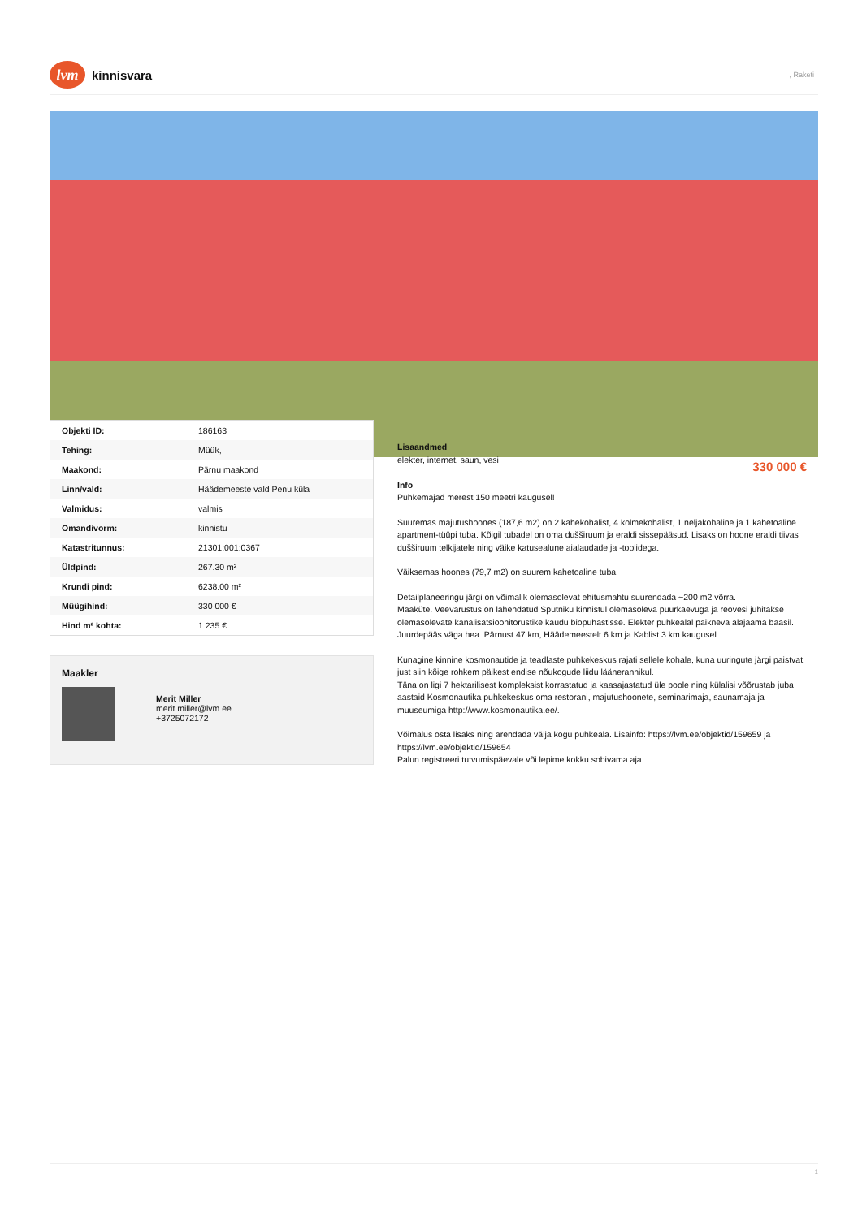lvm
kinnisvara
, Raketi
| Objekti ID: | 186163 |
| Tehing: | Müük, |
| Maakond: | Pärnu maakond |
| Linn/vald: | Häädemeeste vald Penu küla |
| Valmidus: | valmis |
| Omandivorm: | kinnistu |
| Katastritunnus: | 21301:001:0367 |
| Üldpind: | 267.30 m² |
| Krundi pind: | 6238.00 m² |
| Müügihind: | 330 000 € |
| Hind m² kohta: | 1 235 € |
Maakler
Merit Miller
merit.miller@lvm.ee
+3725072172
Lisaandmed
elekter, internet, saun, vesi
Info
Puhkemajad merest 150 meetri kaugusel!
Suuremas majutushoones (187,6 m2) on 2 kahekohalist, 4 kolmekohalist, 1 neljakohaline ja 1 kahetoaline apartment-tüüpi tuba. Kõigil tubadel on oma dušširuum ja eraldi sissepääsud. Lisaks on hoone eraldi tiivas dušširuum telkijatele ning väike katusealune aialaudade ja -toolidega.
Väiksemas hoones (79,7 m2) on suurem kahetoaline tuba.
Detailplaneeringu järgi on võimalik olemasolevat ehitusmahtu suurendada ~200 m2 võrra.
Maaküte. Veevarustus on lahendatud Sputniku kinnistul olemasoleva puurkaevuga ja reovesi juhitakse olemasolevate kanalisatsioonitorustike kaudu biopuhastisse. Elekter puhkealal paikneva alajaama baasil.
Juurdepääs väga hea. Pärnust 47 km, Häädemeestelt 6 km ja Kablist 3 km kaugusel.
Kunagine kinnine kosmonautide ja teadlaste puhkekeskus rajati sellele kohale, kuna uuringute järgi paistvat just siin kõige rohkem päikest endise nõukogude liidu läänerannikul.
Täna on ligi 7 hektarilisest kompleksist korrastatud ja kaasajastatud üle poole ning külalisi võõrustab juba aastaid Kosmonautika puhkekeskus oma restorani, majutushoonete, seminarimaja, saunamaja ja muuseumiga http://www.kosmonautika.ee/.
Võimalus osta lisaks ning arendada välja kogu puhkeala. Lisainfo: https://lvm.ee/objektid/159659 ja https://lvm.ee/objektid/159654
Palun registreeri tutvumispäevale või lepime kokku sobivama aja.
330 000 €
1